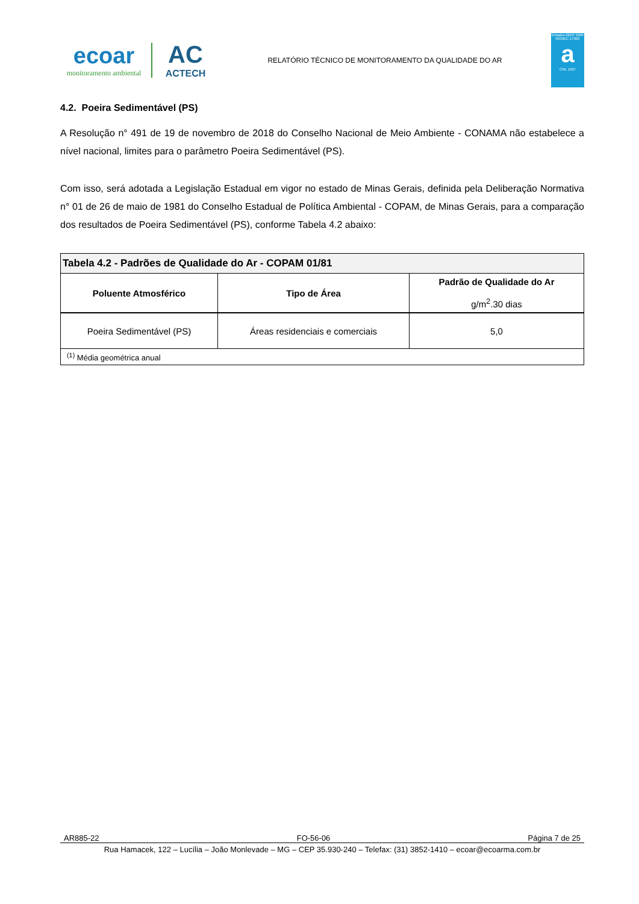ecoar
monitoramento ambiental
AC
ACTECH
RELATÓRIO TÉCNICO DE MONITORAMENTO DA QUALIDADE DO AR
Ensaios ABNT NBR ISO/IEC 17025
a
CRL 1567
4.2. Poeira Sedimentável (PS)
A Resolução n° 491 de 19 de novembro de 2018 do Conselho Nacional de Meio Ambiente - CONAMA não estabelece a nível nacional, limites para o parâmetro Poeira Sedimentável (PS).
Com isso, será adotada a Legislação Estadual em vigor no estado de Minas Gerais, definida pela Deliberação Normativa n° 01 de 26 de maio de 1981 do Conselho Estadual de Política Ambiental - COPAM, de Minas Gerais, para a comparação dos resultados de Poeira Sedimentável (PS), conforme Tabela 4.2 abaixo:
| Tabela 4.2 - Padrões de Qualidade do Ar - COPAM 01/81 | | |
| Poluente Atmosférico | Tipo de Área | Padrão de Qualidade do Ar g/m<sup>2</sup>.30 dias |
| Poeira Sedimentável (PS) | Áreas residenciais e comerciais | 5,0 |
| <sup>(1)</sup> Média geométrica anual | | |
AR885-22 FO-56-06 Página 7 de 25
Rua Hamacek, 122 – Lucília – João Monlevade – MG – CEP 35.930-240 – Telefax: (31) 3852-1410 – ecoar@ecoarma.com.br